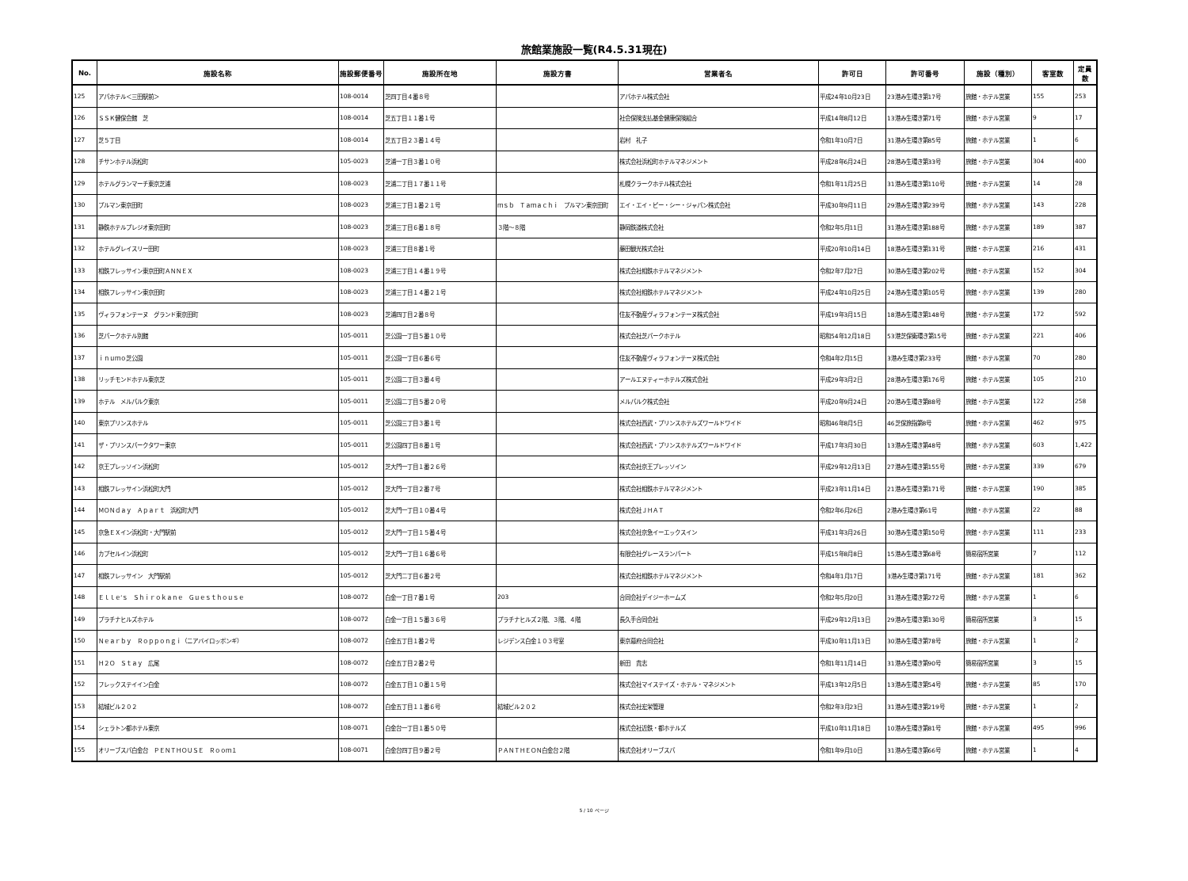旅館業施設一覧(R4.5.31現在)
| No. | 施設名称 | 施設郵便番号 | 施設所在地 | 施設方書 | 営業者名 | 許可日 | 許可番号 | 施設（種別） | 客室数 | 定員数 |
| --- | --- | --- | --- | --- | --- | --- | --- | --- | --- | --- |
| 125 | アパホテル＜三田駅前＞ | 108-0014 | 芝四丁目４番８号 | | アパホテル株式会社 | 平成24年10月23日 | 23港み生環き第17号 | 旅館・ホテル営業 | 155 | 253 |
| 126 | ＳＳＫ健保会館 芝 | 108-0014 | 芝五丁目１１番１号 | | 社会保険支払基金健康保険組合 | 平成14年8月12日 | 13港み生環き第71号 | 旅館・ホテル営業 | 9 | 17 |
| 127 | 芝５丁目 | 108-0014 | 芝五丁目２３番１４号 | | 岩村 礼子 | 令和1年10月7日 | 31港み生環き第85号 | 旅館・ホテル営業 | 1 | 6 |
| 128 | チサンホテル浜松町 | 105-0023 | 芝浦一丁目３番１０号 | | 株式会社浜松町ホテルマネジメント | 平成28年6月24日 | 28港み生環き第33号 | 旅館・ホテル営業 | 304 | 400 |
| 129 | ホテルグランマーチ東京芝浦 | 108-0023 | 芝浦二丁目１７番１１号 | | 札幌クラークホテル株式会社 | 令和1年11月25日 | 31港み生環き第110号 | 旅館・ホテル営業 | 14 | 28 |
| 130 | プルマン東京田町 | 108-0023 | 芝浦三丁目１番２１号 | ｍｓｂ Ｔａｍａｃｈｉ プルマン東京田町 | エイ・エイ・ピー・シー・ジャパン株式会社 | 平成30年9月11日 | 29港み生環き第239号 | 旅館・ホテル営業 | 143 | 228 |
| 131 | 静鉄ホテルプレジオ東京田町 | 108-0023 | 芝浦三丁目６番１８号 | ３階～８階 | 静岡鉄道株式会社 | 令和2年5月11日 | 31港み生環き第188号 | 旅館・ホテル営業 | 189 | 387 |
| 132 | ホテルグレイスリー田町 | 108-0023 | 芝浦三丁目８番１号 | | 藤田観光株式会社 | 平成20年10月14日 | 18港み生環き第131号 | 旅館・ホテル営業 | 216 | 431 |
| 133 | 相鉄フレッサイン東京田町ＡＮＮＥＸ | 108-0023 | 芝浦三丁目１４番１９号 | | 株式会社相鉄ホテルマネジメント | 令和2年7月27日 | 30港み生環き第202号 | 旅館・ホテル営業 | 152 | 304 |
| 134 | 相鉄フレッサイン東京田町 | 108-0023 | 芝浦三丁目１４番２１号 | | 株式会社相鉄ホテルマネジメント | 平成24年10月25日 | 24港み生環き第105号 | 旅館・ホテル営業 | 139 | 280 |
| 135 | ヴィラフォンテーヌ グランド東京田町 | 108-0023 | 芝浦四丁目２番８号 | | 住友不動産ヴィラフォンテーヌ株式会社 | 平成19年3月15日 | 18港み生環き第148号 | 旅館・ホテル営業 | 172 | 592 |
| 136 | 芝パークホテル別館 | 105-0011 | 芝公園一丁目５番１０号 | | 株式会社芝パークホテル | 昭和54年12月18日 | 53港芝保衛環き第15号 | 旅館・ホテル営業 | 221 | 406 |
| 137 | ｉｎｕｍｏ芝公園 | 105-0011 | 芝公園一丁目６番６号 | | 住友不動産ヴィラフォンテーヌ株式会社 | 令和4年2月15日 | 3港み生環き第233号 | 旅館・ホテル営業 | 70 | 280 |
| 138 | リッチモンドホテル東京芝 | 105-0011 | 芝公園二丁目３番４号 | | アールエヌティーホテルズ株式会社 | 平成29年3月2日 | 28港み生環き第176号 | 旅館・ホテル営業 | 105 | 210 |
| 139 | ホテル メルパルク東京 | 105-0011 | 芝公園二丁目５番２０号 | | メルパルク株式会社 | 平成20年9月24日 | 20港み生環き第88号 | 旅館・ホテル営業 | 122 | 258 |
| 140 | 東京プリンスホテル | 105-0011 | 芝公園三丁目３番１号 | | 株式会社西武・プリンスホテルズワールドワイド | 昭和46年8月5日 | 46芝保旅指第8号 | 旅館・ホテル営業 | 462 | 975 |
| 141 | ザ・プリンスパークタワー東京 | 105-0011 | 芝公園四丁目８番１号 | | 株式会社西武・プリンスホテルズワールドワイド | 平成17年3月30日 | 13港み生環き第48号 | 旅館・ホテル営業 | 603 | 1,422 |
| 142 | 京王プレッソイン浜松町 | 105-0012 | 芝大門一丁目１番２６号 | | 株式会社京王プレッソイン | 平成29年12月13日 | 27港み生環き第155号 | 旅館・ホテル営業 | 339 | 679 |
| 143 | 相鉄フレッサイン浜松町大門 | 105-0012 | 芝大門一丁目２番７号 | | 株式会社相鉄ホテルマネジメント | 平成23年11月14日 | 21港み生環き第171号 | 旅館・ホテル営業 | 190 | 385 |
| 144 | ＭＯＮｄａｙ Ａｐａｒｔ 浜松町大門 | 105-0012 | 芝大門一丁目１０番４号 | | 株式会社ＪＨＡＴ | 令和2年6月26日 | 2港み生環き第61号 | 旅館・ホテル営業 | 22 | 88 |
| 145 | 京急ＥＸイン浜松町・大門駅前 | 105-0012 | 芝大門一丁目１５番４号 | | 株式会社京急イーエックスイン | 平成31年3月26日 | 30港み生環き第150号 | 旅館・ホテル営業 | 111 | 233 |
| 146 | カプセルイン浜松町 | 105-0012 | 芝大門一丁目１６番６号 | | 有限会社グレースランパート | 平成15年8月8日 | 15港み生環き第68号 | 簡易宿所営業 | 7 | 112 |
| 147 | 相鉄フレッサイン 大門駅前 | 105-0012 | 芝大門二丁目６番２号 | | 株式会社相鉄ホテルマネジメント | 令和4年1月17日 | 3港み生環き第171号 | 旅館・ホテル営業 | 181 | 362 |
| 148 | Ｅｌｌｅ’ｓ Ｓｈｉｒｏｋａｎｅ Ｇｕｅｓｔｈｏｕｓｅ | 108-0072 | 白金一丁目７番１号 | 203 | 合同会社デイジーホームズ | 令和2年5月20日 | 31港み生環き第272号 | 旅館・ホテル営業 | 1 | 6 |
| 149 | プラチナヒルズホテル | 108-0072 | 白金一丁目１５番３６号 | プラチナヒルズ２階、３階、４階 | 長久手合同会社 | 平成29年12月13日 | 29港み生環き第130号 | 簡易宿所営業 | 3 | 15 |
| 150 | Ｎｅａｒｂｙ Ｒｏｐｐｏｎｇｉ（ニアバイロッポンギ） | 108-0072 | 白金五丁目１番２号 | レジデンス白金１０３号室 | 東京幕府合同会社 | 平成30年11月13日 | 30港み生環き第78号 | 旅館・ホテル営業 | 1 | 2 |
| 151 | Ｈ２Ｏ Ｓｔａｙ 広尾 | 108-0072 | 白金五丁目２番２号 | | 新田 貴志 | 令和1年11月14日 | 31港み生環き第90号 | 簡易宿所営業 | 3 | 15 |
| 152 | フレックステイイン白金 | 108-0072 | 白金五丁目１０番１５号 | | 株式会社マイステイズ・ホテル・マネジメント | 平成13年12月5日 | 13港み生環き第54号 | 旅館・ホテル営業 | 85 | 170 |
| 153 | 結城ビル２０２ | 108-0072 | 白金五丁目１１番６号 | 結城ビル２０２ | 株式会社宏栄管理 | 令和2年3月23日 | 31港み生環き第219号 | 旅館・ホテル営業 | 1 | 2 |
| 154 | シェラトン都ホテル東京 | 108-0071 | 白金台一丁目１番５０号 | | 株式会社近鉄・都ホテルズ | 平成10年11月18日 | 10港み生環き第81号 | 旅館・ホテル営業 | 495 | 996 |
| 155 | オリーブスパ白金台 ＰＥＮＴＨＯＵＳＥ Ｒｏｏｍ１ | 108-0071 | 白金台四丁目９番２号 | ＰＡＮＴＨＥＯＮ白金台２階 | 株式会社オリーブスパ | 令和1年9月10日 | 31港み生環き第66号 | 旅館・ホテル営業 | 1 | 4 |
5 / 10 ページ